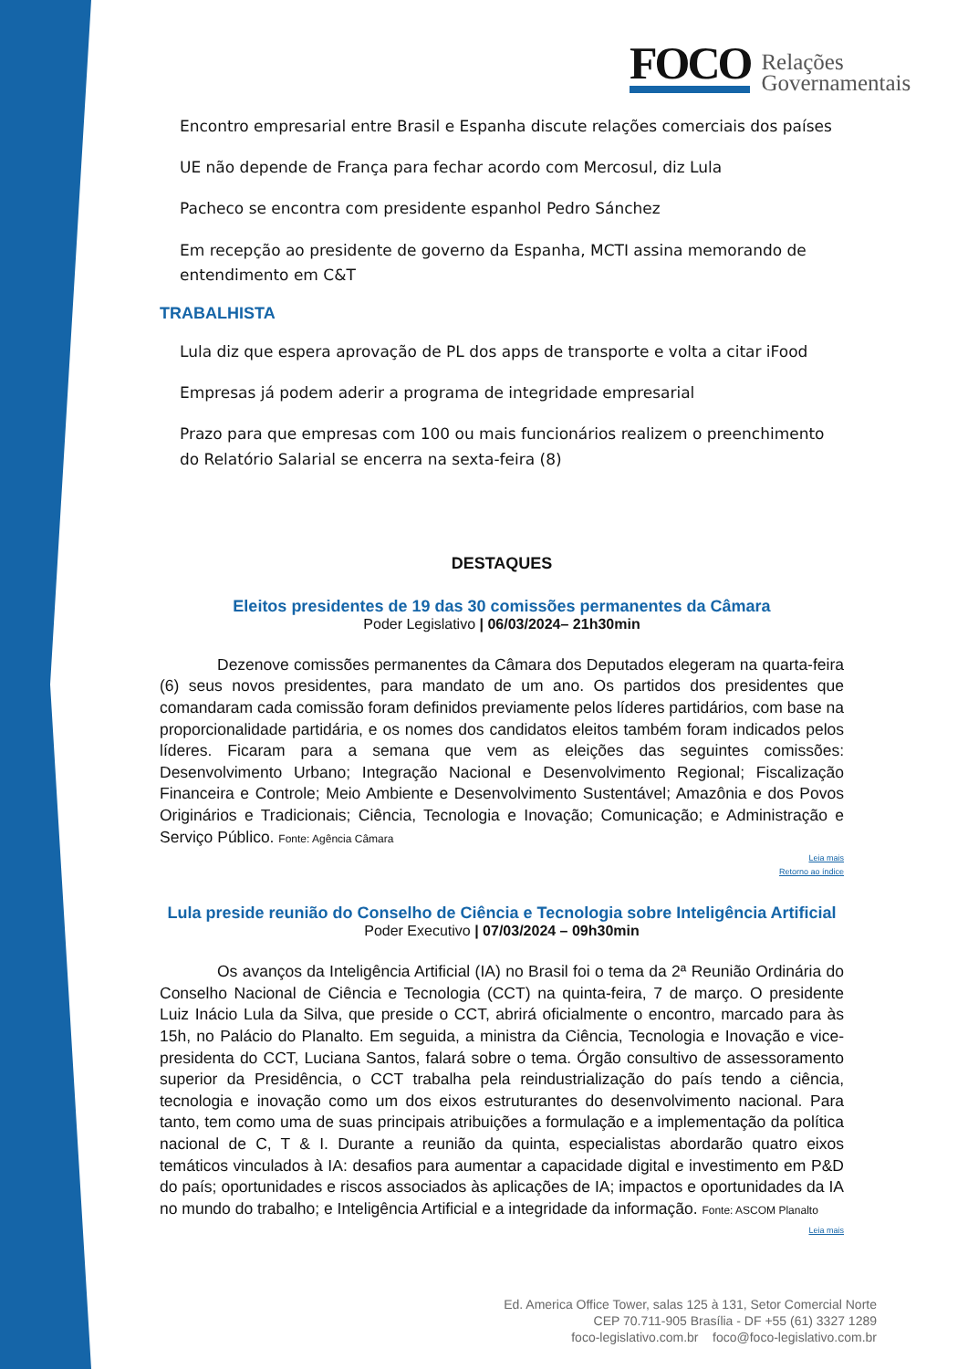FOCO
Relações
Governamentais
Encontro empresarial entre Brasil e Espanha discute relações comerciais dos países
UE não depende de França para fechar acordo com Mercosul, diz Lula
Pacheco se encontra com presidente espanhol Pedro Sánchez
Em recepção ao presidente de governo da Espanha, MCTI assina memorando de entendimento em C&T
TRABALHISTA
Lula diz que espera aprovação de PL dos apps de transporte e volta a citar iFood
Empresas já podem aderir a programa de integridade empresarial
Prazo para que empresas com 100 ou mais funcionários realizem o preenchimento do Relatório Salarial se encerra na sexta-feira (8)
DESTAQUES
Eleitos presidentes de 19 das 30 comissões permanentes da Câmara
Poder Legislativo | 06/03/2024– 21h30min
Dezenove comissões permanentes da Câmara dos Deputados elegeram na quarta-feira (6) seus novos presidentes, para mandato de um ano. Os partidos dos presidentes que comandaram cada comissão foram definidos previamente pelos líderes partidários, com base na proporcionalidade partidária, e os nomes dos candidatos eleitos também foram indicados pelos líderes. Ficaram para a semana que vem as eleições das seguintes comissões: Desenvolvimento Urbano; Integração Nacional e Desenvolvimento Regional; Fiscalização Financeira e Controle; Meio Ambiente e Desenvolvimento Sustentável; Amazônia e dos Povos Originários e Tradicionais; Ciência, Tecnologia e Inovação; Comunicação; e Administração e Serviço Público. Fonte: Agência Câmara
Leia mais
Retorno ao índice
Lula preside reunião do Conselho de Ciência e Tecnologia sobre Inteligência Artificial
Poder Executivo | 07/03/2024 – 09h30min
Os avanços da Inteligência Artificial (IA) no Brasil foi o tema da 2ª Reunião Ordinária do Conselho Nacional de Ciência e Tecnologia (CCT) na quinta-feira, 7 de março. O presidente Luiz Inácio Lula da Silva, que preside o CCT, abrirá oficialmente o encontro, marcado para às 15h, no Palácio do Planalto. Em seguida, a ministra da Ciência, Tecnologia e Inovação e vice-presidenta do CCT, Luciana Santos, falará sobre o tema. Órgão consultivo de assessoramento superior da Presidência, o CCT trabalha pela reindustrialização do país tendo a ciência, tecnologia e inovação como um dos eixos estruturantes do desenvolvimento nacional. Para tanto, tem como uma de suas principais atribuições a formulação e a implementação da política nacional de C, T & I. Durante a reunião da quinta, especialistas abordarão quatro eixos temáticos vinculados à IA: desafios para aumentar a capacidade digital e investimento em P&D do país; oportunidades e riscos associados às aplicações de IA; impactos e oportunidades da IA no mundo do trabalho; e Inteligência Artificial e a integridade da informação. Fonte: ASCOM Planalto
Leia mais
Ed. America Office Tower, salas 125 à 131, Setor Comercial Norte
CEP 70.711-905 Brasília - DF +55 (61) 3327 1289
foco-legislativo.com.br foco@foco-legislativo.com.br